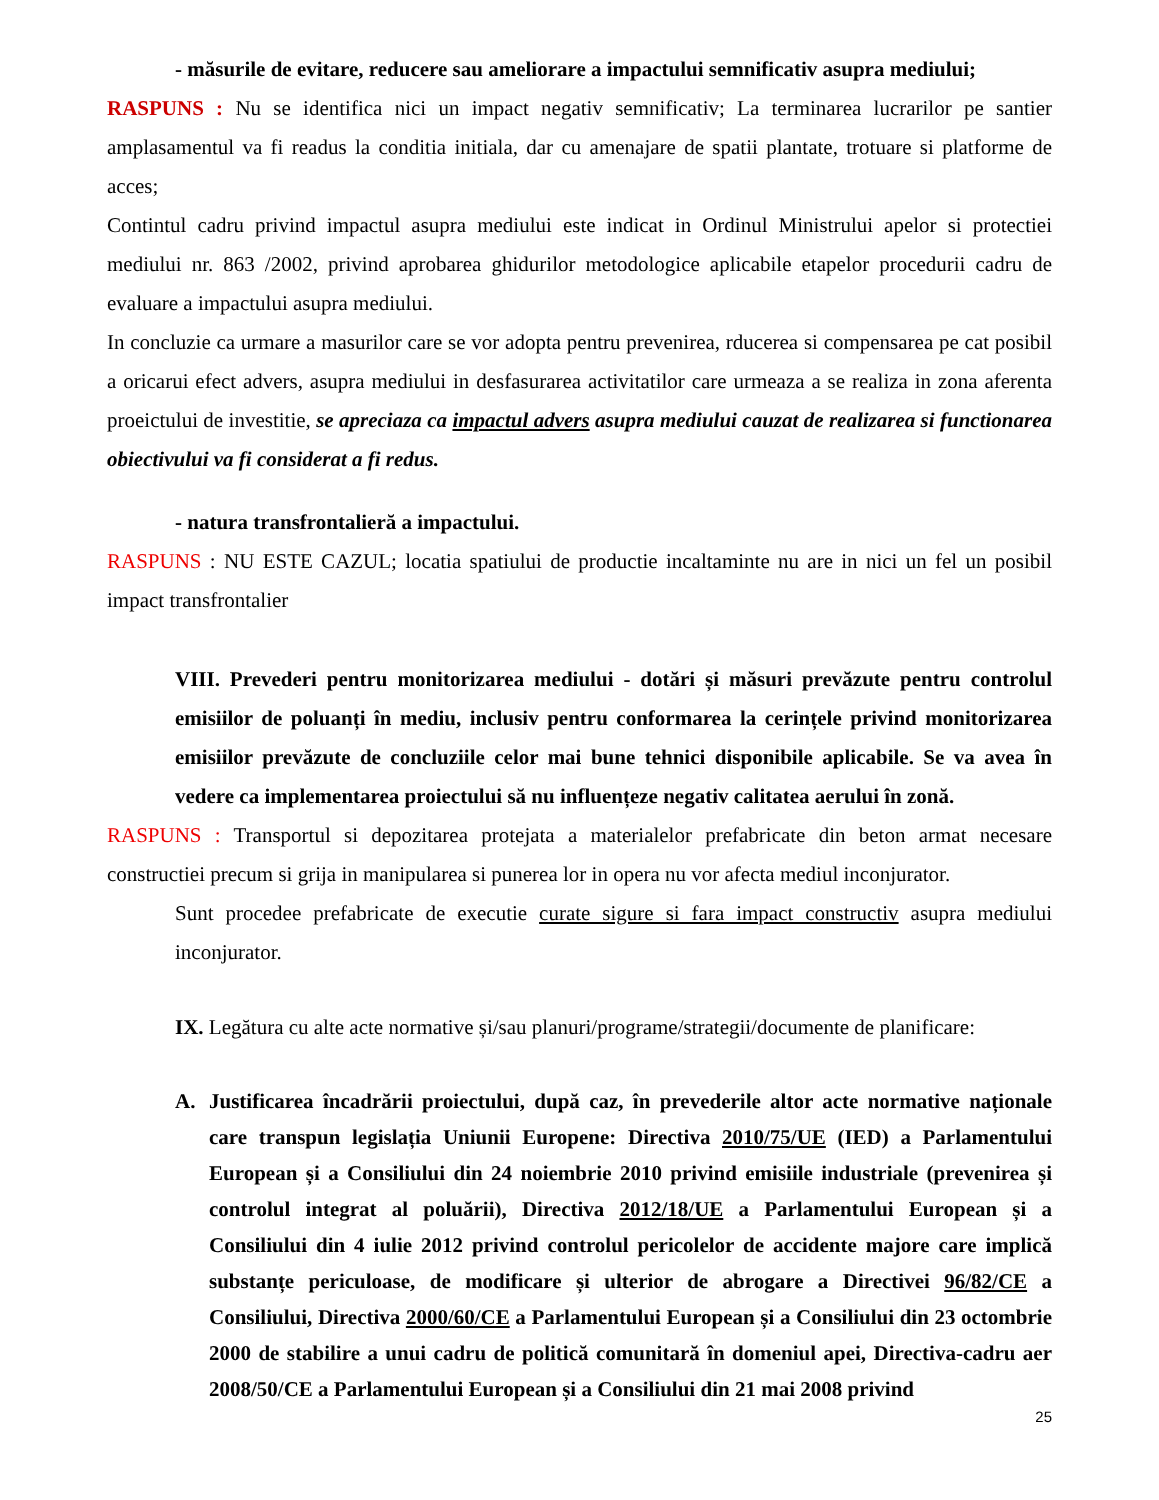- măsurile de evitare, reducere sau ameliorare a impactului semnificativ asupra mediului;
RASPUNS : Nu se identifica nici un impact negativ semnificativ; La terminarea lucrarilor pe santier amplasamentul va fi readus la conditia initiala, dar cu amenajare de spatii plantate, trotuare si platforme de acces;
Contintul cadru privind impactul asupra mediului este indicat in Ordinul Ministrului apelor si protectiei mediului nr. 863 /2002, privind aprobarea ghidurilor metodologice aplicabile etapelor procedurii cadru de evaluare a impactului asupra mediului.
In concluzie ca urmare a masurilor care se vor adopta pentru prevenirea, rducerea si compensarea pe cat posibil a oricarui efect advers, asupra mediului in desfasurarea activitatilor care urmeaza a se realiza in zona aferenta proeictului de investitie, se apreciaza ca impactul advers asupra mediului cauzat de realizarea si functionarea obiectivului va fi considerat a fi redus.
- natura transfrontalieră a impactului.
RASPUNS : NU ESTE CAZUL; locatia spatiului de productie incaltaminte nu are in nici un fel un posibil impact transfrontalier
VIII. Prevederi pentru monitorizarea mediului - dotări și măsuri prevăzute pentru controlul emisiilor de poluanți în mediu, inclusiv pentru conformarea la cerințele privind monitorizarea emisiilor prevăzute de concluziile celor mai bune tehnici disponibile aplicabile. Se va avea în vedere ca implementarea proiectului să nu influențeze negativ calitatea aerului în zonă.
RASPUNS : Transportul si depozitarea protejata a materialelor prefabricate din beton armat necesare constructiei precum si grija in manipularea si punerea lor in opera nu vor afecta mediul inconjurator.
Sunt procedee prefabricate de executie curate sigure si fara impact constructiv asupra mediului inconjurator.
IX. Legătura cu alte acte normative și/sau planuri/programe/strategii/documente de planificare:
A. Justificarea încadrării proiectului, după caz, în prevederile altor acte normative naționale care transpun legislația Uniunii Europene: Directiva 2010/75/UE (IED) a Parlamentului European și a Consiliului din 24 noiembrie 2010 privind emisiile industriale (prevenirea și controlul integrat al poluării), Directiva 2012/18/UE a Parlamentului European și a Consiliului din 4 iulie 2012 privind controlul pericolelor de accidente majore care implică substanțe periculoase, de modificare și ulterior de abrogare a Directivei 96/82/CE a Consiliului, Directiva 2000/60/CE a Parlamentului European și a Consiliului din 23 octombrie 2000 de stabilire a unui cadru de politică comunitară în domeniul apei, Directiva-cadru aer 2008/50/CE a Parlamentului European și a Consiliului din 21 mai 2008 privind
25